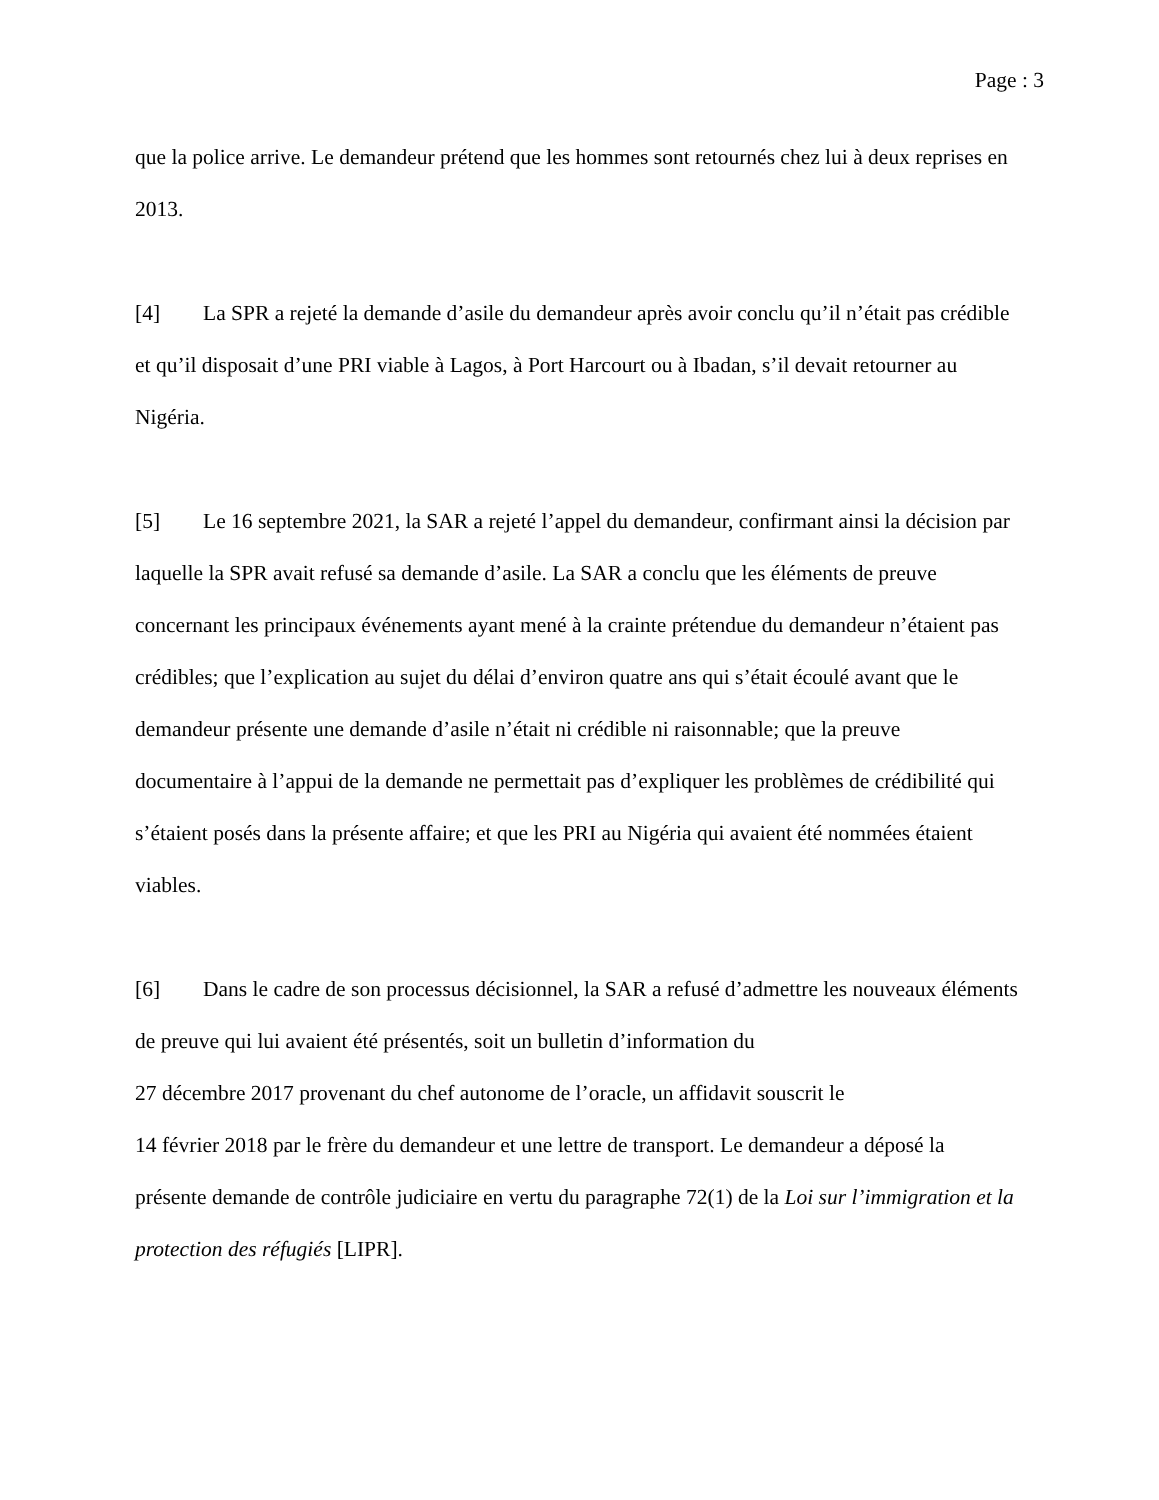Page : 3
que la police arrive. Le demandeur prétend que les hommes sont retournés chez lui à deux reprises en 2013.
[4] La SPR a rejeté la demande d’asile du demandeur après avoir conclu qu’il n’était pas crédible et qu’il disposait d’une PRI viable à Lagos, à Port Harcourt ou à Ibadan, s’il devait retourner au Nigéria.
[5] Le 16 septembre 2021, la SAR a rejeté l’appel du demandeur, confirmant ainsi la décision par laquelle la SPR avait refusé sa demande d’asile. La SAR a conclu que les éléments de preuve concernant les principaux événements ayant mené à la crainte prétendue du demandeur n’étaient pas crédibles; que l’explication au sujet du délai d’environ quatre ans qui s’était écoulé avant que le demandeur présente une demande d’asile n’était ni crédible ni raisonnable; que la preuve documentaire à l’appui de la demande ne permettait pas d’expliquer les problèmes de crédibilité qui s’étaient posés dans la présente affaire; et que les PRI au Nigéria qui avaient été nommées étaient viables.
[6] Dans le cadre de son processus décisionnel, la SAR a refusé d’admettre les nouveaux éléments de preuve qui lui avaient été présentés, soit un bulletin d’information du
27 décembre 2017 provenant du chef autonome de l’oracle, un affidavit souscrit le
14 février 2018 par le frère du demandeur et une lettre de transport. Le demandeur a déposé la présente demande de contrôle judiciaire en vertu du paragraphe 72(1) de la Loi sur l’immigration et la protection des réfugiés [LIPR].